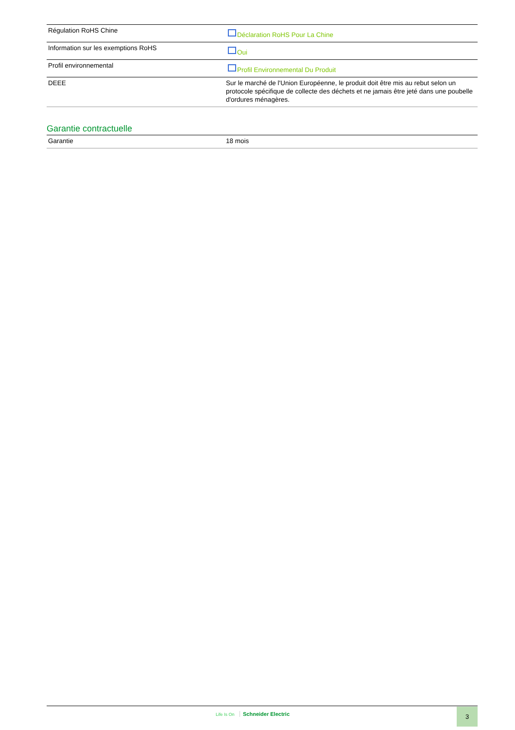| Régulation RoHS Chine | Déclaration RoHS Pour La Chine |
| Information sur les exemptions RoHS | Oui |
| Profil environnemental | Profil Environnemental Du Produit |
| DEEE | Sur le marché de l'Union Européenne, le produit doit être mis au rebut selon un protocole spécifique de collecte des déchets et ne jamais être jeté dans une poubelle d'ordures ménagères. |
Garantie contractuelle
| Garantie | 18 mois |
Life Is On Schneider Electric 3